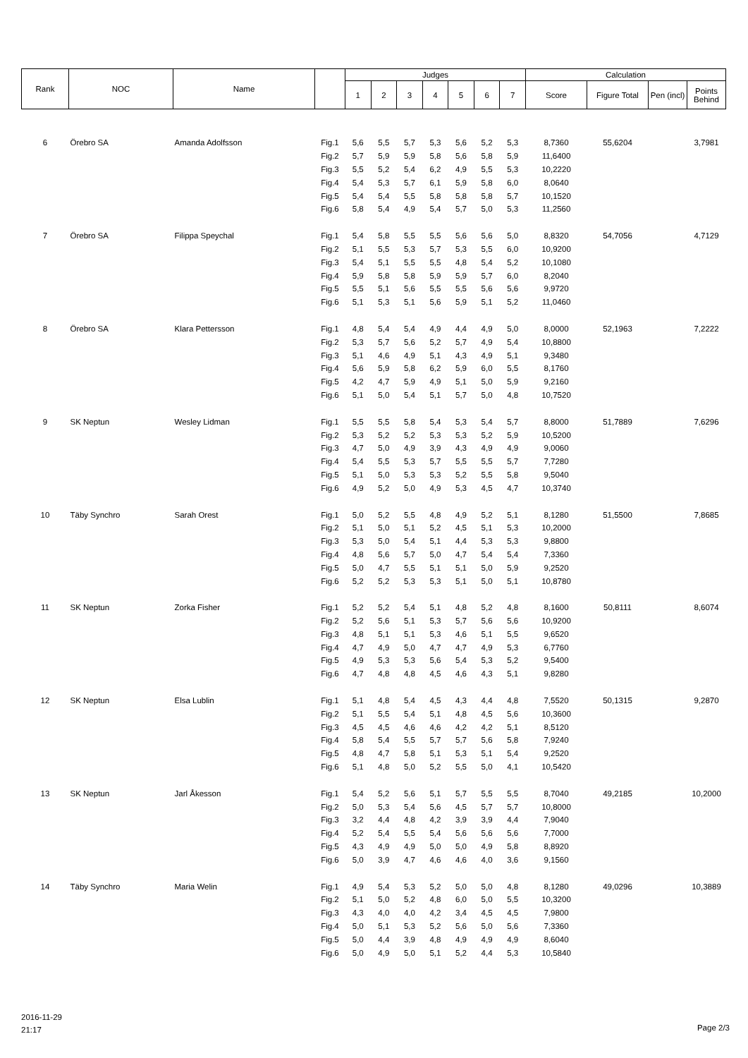| Rank | NOC | Name | | Judges | | | | | | | Calculation | | | |
| --- | --- | --- | --- | --- | --- | --- | --- | --- | --- | --- | --- | --- | --- | --- |
| | | | | 1 | 2 | 3 | 4 | 5 | 6 | 7 | Score | Figure Total | Pen (incl) | Points Behind |
| 6 | Örebro SA | Amanda Adolfsson | Fig.1 | 5,6 | 5,5 | 5,7 | 5,3 | 5,6 | 5,2 | 5,3 | 8,7360 | 55,6204 | | 3,7981 |
| | | | Fig.2 | 5,7 | 5,9 | 5,9 | 5,8 | 5,6 | 5,8 | 5,9 | 11,6400 | | | |
| | | | Fig.3 | 5,5 | 5,2 | 5,4 | 6,2 | 4,9 | 5,5 | 5,3 | 10,2220 | | | |
| | | | Fig.4 | 5,4 | 5,3 | 5,7 | 6,1 | 5,9 | 5,8 | 6,0 | 8,0640 | | | |
| | | | Fig.5 | 5,4 | 5,4 | 5,5 | 5,8 | 5,8 | 5,8 | 5,7 | 10,1520 | | | |
| | | | Fig.6 | 5,8 | 5,4 | 4,9 | 5,4 | 5,7 | 5,0 | 5,3 | 11,2560 | | | |
| 7 | Örebro SA | Filippa Speychal | Fig.1 | 5,4 | 5,8 | 5,5 | 5,5 | 5,6 | 5,6 | 5,0 | 8,8320 | 54,7056 | | 4,7129 |
| | | | Fig.2 | 5,1 | 5,5 | 5,3 | 5,7 | 5,3 | 5,5 | 6,0 | 10,9200 | | | |
| | | | Fig.3 | 5,4 | 5,1 | 5,5 | 5,5 | 4,8 | 5,4 | 5,2 | 10,1080 | | | |
| | | | Fig.4 | 5,9 | 5,8 | 5,8 | 5,9 | 5,9 | 5,7 | 6,0 | 8,2040 | | | |
| | | | Fig.5 | 5,5 | 5,1 | 5,6 | 5,5 | 5,5 | 5,6 | 5,6 | 9,9720 | | | |
| | | | Fig.6 | 5,1 | 5,3 | 5,1 | 5,6 | 5,9 | 5,1 | 5,2 | 11,0460 | | | |
| 8 | Örebro SA | Klara Pettersson | Fig.1 | 4,8 | 5,4 | 5,4 | 4,9 | 4,4 | 4,9 | 5,0 | 8,0000 | 52,1963 | | 7,2222 |
| | | | Fig.2 | 5,3 | 5,7 | 5,6 | 5,2 | 5,7 | 4,9 | 5,4 | 10,8800 | | | |
| | | | Fig.3 | 5,1 | 4,6 | 4,9 | 5,1 | 4,3 | 4,9 | 5,1 | 9,3480 | | | |
| | | | Fig.4 | 5,6 | 5,9 | 5,8 | 6,2 | 5,9 | 6,0 | 5,5 | 8,1760 | | | |
| | | | Fig.5 | 4,2 | 4,7 | 5,9 | 4,9 | 5,1 | 5,0 | 5,9 | 9,2160 | | | |
| | | | Fig.6 | 5,1 | 5,0 | 5,4 | 5,1 | 5,7 | 5,0 | 4,8 | 10,7520 | | | |
| 9 | SK Neptun | Wesley Lidman | Fig.1 | 5,5 | 5,5 | 5,8 | 5,4 | 5,3 | 5,4 | 5,7 | 8,8000 | 51,7889 | | 7,6296 |
| | | | Fig.2 | 5,3 | 5,2 | 5,2 | 5,3 | 5,3 | 5,2 | 5,9 | 10,5200 | | | |
| | | | Fig.3 | 4,7 | 5,0 | 4,9 | 3,9 | 4,3 | 4,9 | 4,9 | 9,0060 | | | |
| | | | Fig.4 | 5,4 | 5,5 | 5,3 | 5,7 | 5,5 | 5,5 | 5,7 | 7,7280 | | | |
| | | | Fig.5 | 5,1 | 5,0 | 5,3 | 5,3 | 5,2 | 5,5 | 5,8 | 9,5040 | | | |
| | | | Fig.6 | 4,9 | 5,2 | 5,0 | 4,9 | 5,3 | 4,5 | 4,7 | 10,3740 | | | |
| 10 | Täby Synchro | Sarah Orest | Fig.1 | 5,0 | 5,2 | 5,5 | 4,8 | 4,9 | 5,2 | 5,1 | 8,1280 | 51,5500 | | 7,8685 |
| | | | Fig.2 | 5,1 | 5,0 | 5,1 | 5,2 | 4,5 | 5,1 | 5,3 | 10,2000 | | | |
| | | | Fig.3 | 5,3 | 5,0 | 5,4 | 5,1 | 4,4 | 5,3 | 5,3 | 9,8800 | | | |
| | | | Fig.4 | 4,8 | 5,6 | 5,7 | 5,0 | 4,7 | 5,4 | 5,4 | 7,3360 | | | |
| | | | Fig.5 | 5,0 | 4,7 | 5,5 | 5,1 | 5,1 | 5,0 | 5,9 | 9,2520 | | | |
| | | | Fig.6 | 5,2 | 5,2 | 5,3 | 5,3 | 5,1 | 5,0 | 5,1 | 10,8780 | | | |
| 11 | SK Neptun | Zorka Fisher | Fig.1 | 5,2 | 5,2 | 5,4 | 5,1 | 4,8 | 5,2 | 4,8 | 8,1600 | 50,8111 | | 8,6074 |
| | | | Fig.2 | 5,2 | 5,6 | 5,1 | 5,3 | 5,7 | 5,6 | 5,6 | 10,9200 | | | |
| | | | Fig.3 | 4,8 | 5,1 | 5,1 | 5,3 | 4,6 | 5,1 | 5,5 | 9,6520 | | | |
| | | | Fig.4 | 4,7 | 4,9 | 5,0 | 4,7 | 4,7 | 4,9 | 5,3 | 6,7760 | | | |
| | | | Fig.5 | 4,9 | 5,3 | 5,3 | 5,6 | 5,4 | 5,3 | 5,2 | 9,5400 | | | |
| | | | Fig.6 | 4,7 | 4,8 | 4,8 | 4,5 | 4,6 | 4,3 | 5,1 | 9,8280 | | | |
| 12 | SK Neptun | Elsa Lublin | Fig.1 | 5,1 | 4,8 | 5,4 | 4,5 | 4,3 | 4,4 | 4,8 | 7,5520 | 50,1315 | | 9,2870 |
| | | | Fig.2 | 5,1 | 5,5 | 5,4 | 5,1 | 4,8 | 4,5 | 5,6 | 10,3600 | | | |
| | | | Fig.3 | 4,5 | 4,5 | 4,6 | 4,6 | 4,2 | 4,2 | 5,1 | 8,5120 | | | |
| | | | Fig.4 | 5,8 | 5,4 | 5,5 | 5,7 | 5,7 | 5,6 | 5,8 | 7,9240 | | | |
| | | | Fig.5 | 4,8 | 4,7 | 5,8 | 5,1 | 5,3 | 5,1 | 5,4 | 9,2520 | | | |
| | | | Fig.6 | 5,1 | 4,8 | 5,0 | 5,2 | 5,5 | 5,0 | 4,1 | 10,5420 | | | |
| 13 | SK Neptun | Jarl Åkesson | Fig.1 | 5,4 | 5,2 | 5,6 | 5,1 | 5,7 | 5,5 | 5,5 | 8,7040 | 49,2185 | | 10,2000 |
| | | | Fig.2 | 5,0 | 5,3 | 5,4 | 5,6 | 4,5 | 5,7 | 5,7 | 10,8000 | | | |
| | | | Fig.3 | 3,2 | 4,4 | 4,8 | 4,2 | 3,9 | 3,9 | 4,4 | 7,9040 | | | |
| | | | Fig.4 | 5,2 | 5,4 | 5,5 | 5,4 | 5,6 | 5,6 | 5,6 | 7,7000 | | | |
| | | | Fig.5 | 4,3 | 4,9 | 4,9 | 5,0 | 5,0 | 4,9 | 5,8 | 8,8920 | | | |
| | | | Fig.6 | 5,0 | 3,9 | 4,7 | 4,6 | 4,6 | 4,0 | 3,6 | 9,1560 | | | |
| 14 | Täby Synchro | Maria Welin | Fig.1 | 4,9 | 5,4 | 5,3 | 5,2 | 5,0 | 5,0 | 4,8 | 8,1280 | 49,0296 | | 10,3889 |
| | | | Fig.2 | 5,1 | 5,0 | 5,2 | 4,8 | 6,0 | 5,0 | 5,5 | 10,3200 | | | |
| | | | Fig.3 | 4,3 | 4,0 | 4,0 | 4,2 | 3,4 | 4,5 | 4,5 | 7,9800 | | | |
| | | | Fig.4 | 5,0 | 5,1 | 5,3 | 5,2 | 5,6 | 5,0 | 5,6 | 7,3360 | | | |
| | | | Fig.5 | 5,0 | 4,4 | 3,9 | 4,8 | 4,9 | 4,9 | 4,9 | 8,6040 | | | |
| | | | Fig.6 | 5,0 | 4,9 | 5,0 | 5,1 | 5,2 | 4,4 | 5,3 | 10,5840 | | | |
2016-11-29
21:17
Page 2/3